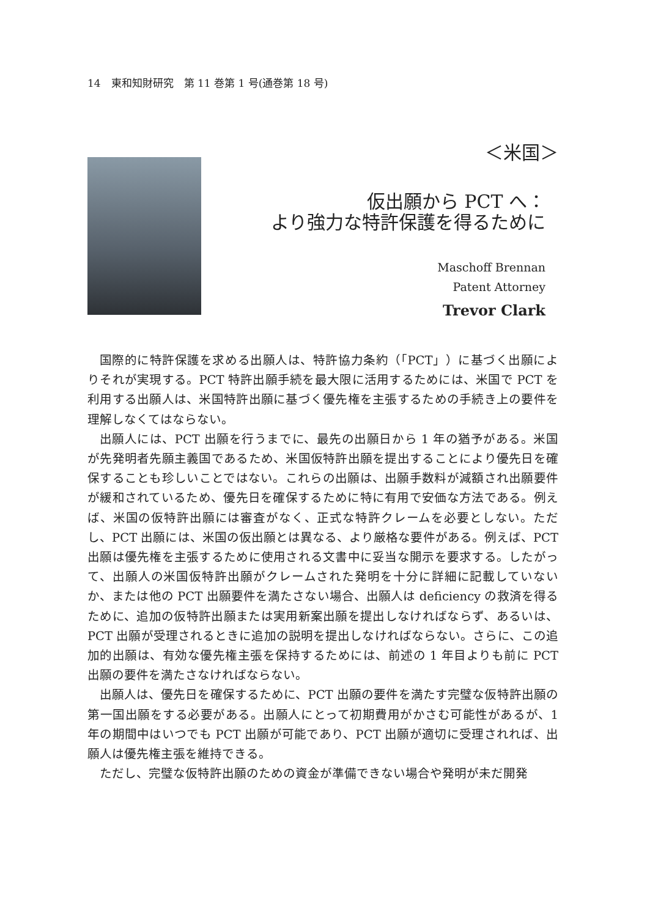14　東和知財研究　第 11 巻第 1 号(通巻第 18 号)
＜米国＞
仮出願から PCT へ：
より強力な特許保護を得るために
Maschoff Brennan
Patent Attorney
Trevor Clark
国際的に特許保護を求める出願人は、特許協力条約（「PCT」）に基づく出願によりそれが実現する。PCT 特許出願手続を最大限に活用するためには、米国で PCT を利用する出願人は、米国特許出願に基づく優先権を主張するための手続き上の要件を理解しなくてはならない。
出願人には、PCT 出願を行うまでに、最先の出願日から 1 年の猶予がある。米国が先発明者先願主義国であるため、米国仮特許出願を提出することにより優先日を確保することも珍しいことではない。これらの出願は、出願手数料が減額され出願要件が緩和されているため、優先日を確保するために特に有用で安価な方法である。例えば、米国の仮特許出願には審査がなく、正式な特許クレームを必要としない。ただし、PCT 出願には、米国の仮出願とは異なる、より厳格な要件がある。例えば、PCT 出願は優先権を主張するために使用される文書中に妥当な開示を要求する。したがって、出願人の米国仮特許出願がクレームされた発明を十分に詳細に記載していないか、または他の PCT 出願要件を満たさない場合、出願人は deficiency の救済を得るために、追加の仮特許出願または実用新案出願を提出しなければならず、あるいは、PCT 出願が受理されるときに追加の説明を提出しなければならない。さらに、この追加的出願は、有効な優先権主張を保持するためには、前述の 1 年目よりも前に PCT 出願の要件を満たさなければならない。
出願人は、優先日を確保するために、PCT 出願の要件を満たす完璧な仮特許出願の第一国出願をする必要がある。出願人にとって初期費用がかさむ可能性があるが、1 年の期間中はいつでも PCT 出願が可能であり、PCT 出願が適切に受理されれば、出願人は優先権主張を維持できる。
ただし、完璧な仮特許出願のための資金が準備できない場合や発明が未だ開発